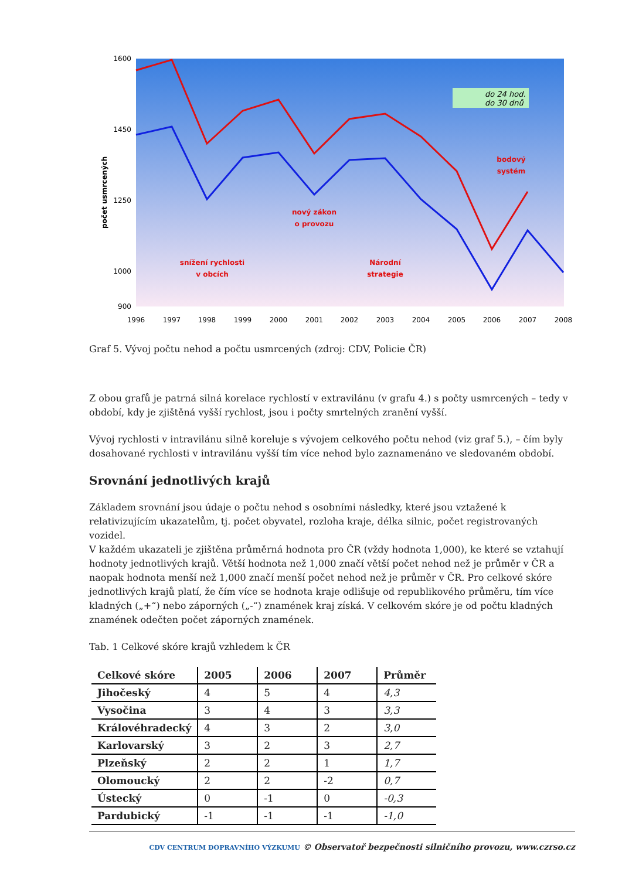1600
1450
1250
1000
900
počet usmrcených
1996
1997
1998
1999
2000
2001
2002
2003
2004
2005
2006
2007
2008
do 24 hod.
do 30 dnů
snížení rychlosti
v obcích
nový zákon
o provozu
Národní
strategie
bodový
systém
Graf 5. Vývoj počtu nehod a počtu usmrcených (zdroj: CDV, Policie ČR)
Z obou grafů je patrná silná korelace rychlostí v extravilánu (v grafu 4.) s počty usmrcených – tedy v období, kdy je zjištěná vyšší rychlost, jsou i počty smrtelných zranění vyšší.
Vývoj rychlosti v intravilánu silně koreluje s vývojem celkového počtu nehod (viz graf 5.), – čím byly dosahované rychlosti v intravilánu vyšší tím více nehod bylo zaznamenáno ve sledovaném období.
Srovnání jednotlivých krajů
Základem srovnání jsou údaje o počtu nehod s osobními následky, které jsou vztažené k relativizujícím ukazatelům, tj. počet obyvatel, rozloha kraje, délka silnic, počet registrovaných vozidel.
V každém ukazateli je zjištěna průměrná hodnota pro ČR (vždy hodnota 1,000), ke které se vztahují hodnoty jednotlivých krajů. Větší hodnota než 1,000 značí větší počet nehod než je průměr v ČR a naopak hodnota menší než 1,000 značí menší počet nehod než je průměr v ČR. Pro celkové skóre jednotlivých krajů platí, že čím více se hodnota kraje odlišuje od republikového průměru, tím více kladných („+“) nebo záporných („-“) znamének kraj získá. V celkovém skóre je od počtu kladných znamének odečten počet záporných znamének.
Tab. 1 Celkové skóre krajů vzhledem k ČR
| Celkové skóre | 2005 | 2006 | 2007 | Průměr |
| --- | --- | --- | --- | --- |
| Jihočeský | 4 | 5 | 4 | 4,3 |
| Vysočina | 3 | 4 | 3 | 3,3 |
| Královéhradecký | 4 | 3 | 2 | 3,0 |
| Karlovarský | 3 | 2 | 3 | 2,7 |
| Plzeňský | 2 | 2 | 1 | 1,7 |
| Olomoucký | 2 | 2 | -2 | 0,7 |
| Ústecký | 0 | -1 | 0 | -0,3 |
| Pardubický | -1 | -1 | -1 | -1,0 |
CDV CENTRUM DOPRAVNÍHO VÝZKUMU © Observatoř bezpečnosti silničního provozu, www.czrso.cz